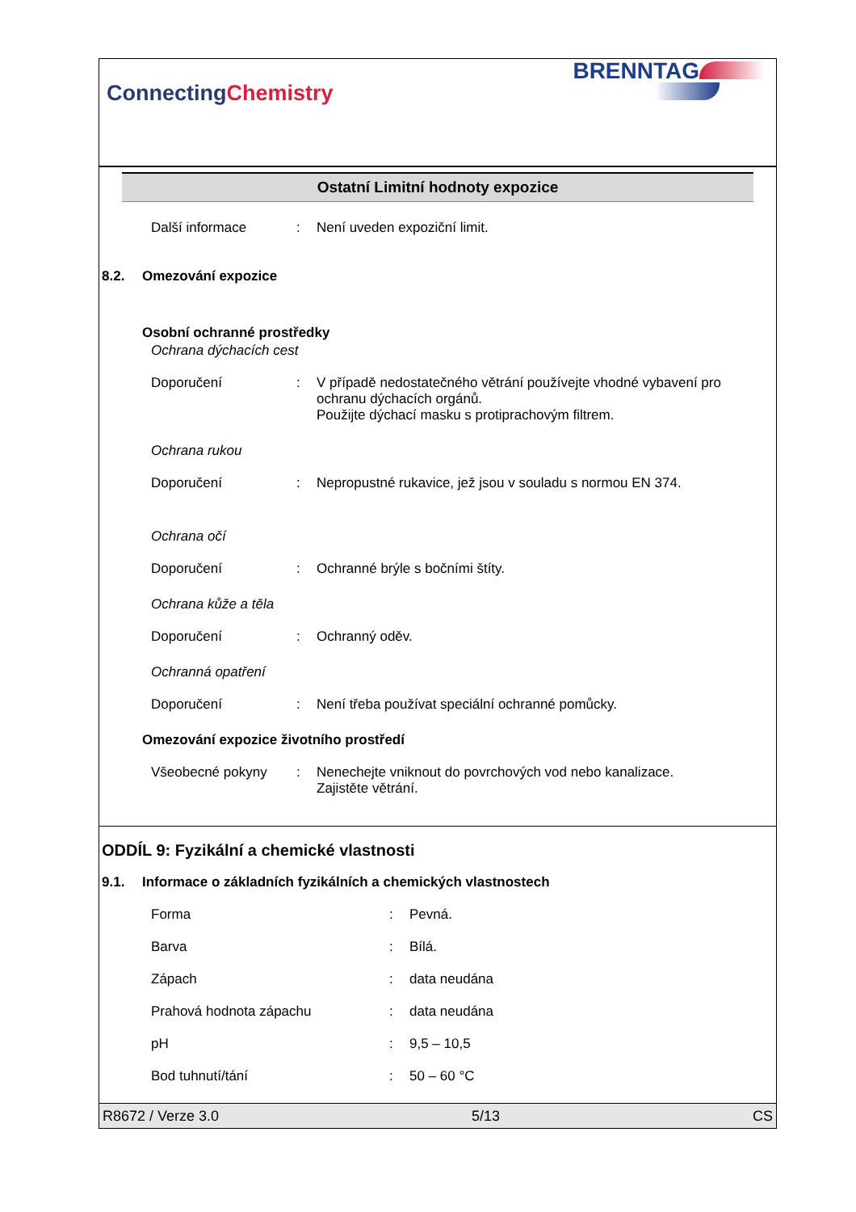ConnectingChemistry
BRENNTAG
Ostatní Limitní hodnoty expozice
Další informace : Není uveden expoziční limit.
8.2. Omezování expozice
Osobní ochranné prostředky
Ochrana dýchacích cest
Doporučení : V případě nedostatečného větrání používejte vhodné vybavení pro ochranu dýchacích orgánů.
Použijte dýchací masku s protiprachovým filtrem.
Ochrana rukou
Doporučení : Nepropustné rukavice, jež jsou v souladu s normou EN 374.
Ochrana očí
Doporučení : Ochranné brýle s bočními štíty.
Ochrana kůže a těla
Doporučení : Ochranný oděv.
Ochranná opatření
Doporučení : Není třeba používat speciální ochranné pomůcky.
Omezování expozice životního prostředí
Všeobecné pokyny : Nenechejte vniknout do povrchových vod nebo kanalizace.
Zajistěte větrání.
ODDÍL 9: Fyzikální a chemické vlastnosti
9.1. Informace o základních fyzikálních a chemických vlastnostech
Forma : Pevná.
Barva : Bílá.
Zápach : data neudána
Prahová hodnota zápachu : data neudána
pH : 9,5 – 10,5
Bod tuhnutí/tání : 50 – 60 °C
R8672 / Verze 3.0 5/13 CS